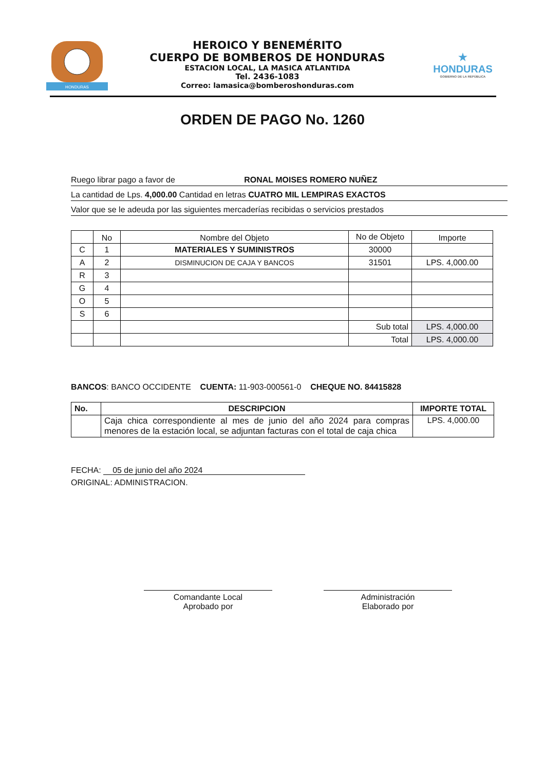HONDURAS
HEROICO Y BENEMÉRITO
CUERPO DE BOMBEROS DE HONDURAS
ESTACION LOCAL, LA MASICA ATLANTIDA
Tel. 2436-1083
Correo: lamasica@bomberoshonduras.com
★
HONDURAS
GOBIERNO DE LA REPÚBLICA
ORDEN DE PAGO No. 1260
Ruego librar pago a favor de RONAL MOISES ROMERO NUÑEZ
La cantidad de Lps. 4,000.00 Cantidad en letras CUATRO MIL LEMPIRAS EXACTOS
Valor que se le adeuda por las siguientes mercaderías recibidas o servicios prestados
| | No | Nombre del Objeto | No de Objeto | Importe |
| C | 1 | MATERIALES Y SUMINISTROS | 30000 | |
| A | 2 | DISMINUCION DE CAJA Y BANCOS | 31501 | LPS. 4,000.00 |
| R | 3 | | | |
| G | 4 | | | |
| O | 5 | | | |
| S | 6 | | | |
| | | | Sub total | LPS. 4,000.00 |
| | | | Total | LPS. 4,000.00 |
BANCOS: BANCO OCCIDENTE CUENTA: 11-903-000561-0 CHEQUE NO. 84415828
| No. | DESCRIPCION | IMPORTE TOTAL |
| --- | --- | --- |
| | Caja chica correspondiente al mes de junio del año 2024 para compras menores de la estación local, se adjuntan facturas con el total de caja chica | LPS. 4,000.00 |
FECHA: 05 de junio del año 2024
ORIGINAL: ADMINISTRACION.
Comandante Local
Aprobado por
Administración
Elaborado por